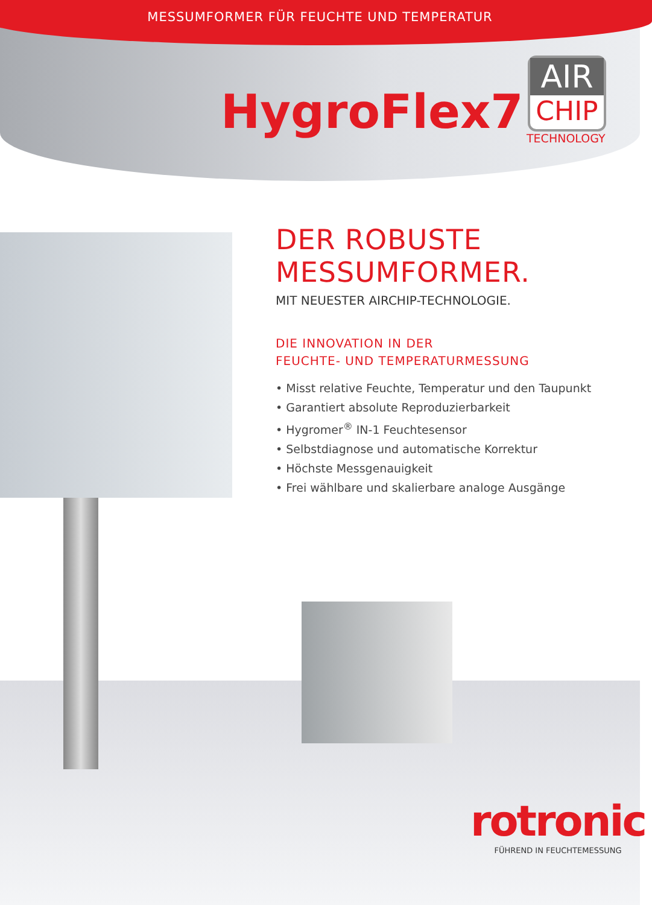MESSUMFORMER FÜR FEUCHTE UND TEMPERATUR
HygroFlex7
AIR
CHIP
TECHNOLOGY
DER ROBUSTE
MESSUMFORMER.
MIT NEUESTER AIRCHIP-TECHNOLOGIE.
DIE INNOVATION IN DER
FEUCHTE- UND TEMPERATURMESSUNG
• Misst relative Feuchte, Temperatur und den Taupunkt
• Garantiert absolute Reproduzierbarkeit
• Hygromer<sup>®</sup> IN-1 Feuchtesensor
• Selbstdiagnose und automatische Korrektur
• Höchste Messgenauigkeit
• Frei wählbare und skalierbare analoge Ausgänge
rotronic
FÜHREND IN FEUCHTEMESSUNG